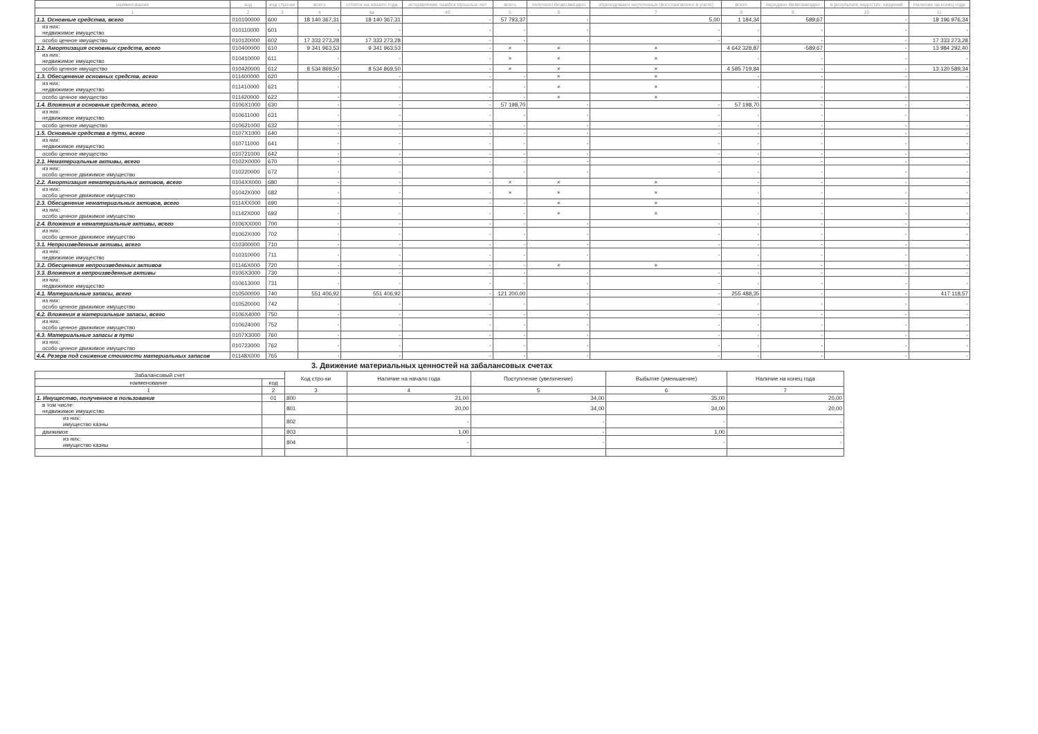| наименование | код | код стро-ки | всего | остаток на начало года | исправление ошибок прошлых лет | всего | получено безвозмездно | оприходовано неучтенных (восстановлено в учете) | всего | передано безвозмездно | в результате недостач, хищений | Наличие на конец года |
| --- | --- | --- | --- | --- | --- | --- | --- | --- | --- | --- | --- | --- |
| 1 | 2 | 3 | 4 | 4а | 4б | 5 | 6 | 7 | 8 | 9 | 10 | 11 |
| 1.1. Основные средства, всего | 010100000 | 600 | 18 140 367,31 | 18 140 367,31 | - | 57 793,37 | - | 5,00 | 1 184,34 | 589,67 | - | 18 196 976,34 |
| из них: недвижимое имущество | 010110000 | 601 | - | - | - | - | - | - | - | - | - | - |
| особо ценное имущество | 010120000 | 602 | 17 333 273,28 | 17 333 273,28 | - | - | - | - | - | - | - | 17 333 273,28 |
| 1.2. Амортизация основных средств, всего | 010400000 | 610 | 9 341 963,53 | 9 341 963,53 | - | × | × | × | 4 642 328,87 | -589,67 | - | 13 984 292,40 |
| из них: недвижимое имущество | 010410000 | 611 | - | - | - | × | × | × | - | - | - | - |
| особо ценное имущество | 010420000 | 612 | 8 534 869,50 | 8 534 869,50 | - | × | × | × | 4 585 719,84 | - | - | 13 120 589,34 |
| 1.3. Обесценение основных средств, всего | 011400000 | 620 | - | - | - | - | × | × | - | - | - | - |
| из них: недвижимое имущество | 011410000 | 621 | - | - | - | - | × | × | - | - | - | - |
| особо ценное имущество | 011420000 | 622 | - | - | - | - | × | × | - | - | - | - |
| 1.4. Вложения в основные средства, всего | 0106X1000 | 630 | - | - | - | 57 198,70 | - | - | 57 198,70 | - | - | - |
| из них: недвижимое имущество | 010611000 | 631 | - | - | - | - | - | - | - | - | - | - |
| особо ценное имущество | 010621000 | 632 | - | - | - | - | - | - | - | - | - | - |
| 1.5. Основные средства в пути, всего | 0107X1000 | 640 | - | - | - | - | - | - | - | - | - | - |
| из них: недвижимое имущество | 010711000 | 641 | - | - | - | - | - | - | - | - | - | - |
| особо ценное имущество | 010721000 | 642 | - | - | - | - | - | - | - | - | - | - |
| 2.1. Нематериальные активы, всего | 0102X0000 | 670 | - | - | - | - | - | - | - | - | - | - |
| из них: особо ценное движимое имущество | 010220000 | 672 | - | - | - | - | - | - | - | - | - | - |
| 2.2. Амортизация нематериальных активов, всего | 0104XX000 | 680 | - | - | - | × | × | × | - | - | - | - |
| из них: особо ценное движимое имущество | 01042X000 | 682 | - | - | - | × | × | × | - | - | - | - |
| 2.3. Обесценение нематериальных активов, всего | 0114XX000 | 690 | - | - | - | - | × | × | - | - | - | - |
| из них: особо ценное движимое имущество | 01142X000 | 692 | - | - | - | - | × | × | - | - | - | - |
| 2.4. Вложения в нематериальные активы, всего | 0106XX000 | 700 | - | - | - | - | - | - | - | - | - | - |
| из них: особо ценное движимое имущество | 01062X000 | 702 | - | - | - | - | - | - | - | - | - | - |
| 3.1. Непроизведенные активы, всего | 010300000 | 710 | - | - | - | - | - | - | - | - | - | - |
| из них: недвижимое имущество | 010310000 | 711 | - | - | - | - | - | - | - | - | - | - |
| 3.2. Обесценение непроизведенных активов | 01146X000 | 720 | - | - | - | - | × | × | - | - | - | - |
| 3.3. Вложения в непроизведенные активы | 0106X3000 | 730 | - | - | - | - | - | - | - | - | - | - |
| из них: недвижимое имущество | 010613000 | 731 | - | - | - | - | - | - | - | - | - | - |
| 4.1. Материальные запасы, всего | 010500000 | 740 | 551 406,92 | 551 406,92 | - | 121 200,00 | - | - | 255 488,35 | - | - | 417 118,57 |
| из них: особо ценное движимое имущество | 010520000 | 742 | - | - | - | - | - | - | - | - | - | - |
| 4.2. Вложения в материальные запасы, всего | 0106X4000 | 750 | - | - | - | - | - | - | - | - | - | - |
| из них: особо ценное движимое имущество | 010624000 | 752 | - | - | - | - | - | - | - | - | - | - |
| 4.3. Материальные запасы в пути | 0107X3000 | 760 | - | - | - | - | - | - | - | - | - | - |
| из них: особо ценное движимое имущество | 010723000 | 762 | - | - | - | - | - | - | - | - | - | - |
| 4.4. Резерв под снижение стоимости материальных запасов | 01148X000 | 765 | - | - | - | - | - | - | - | - | - | - |
3. Движение материальных ценностей на забалансовых счетах
| Забалансовый счет | | Код стро-ки | Наличие на начало года | Поступление (увеличение) | Выбытие (уменьшение) | Наличие на конец года |
| наименование | код | | | | | |
| 1 | 2 | 3 | 4 | 5 | 6 | 7 |
| 1. Имущество, полученное в пользование | 01 | 800 | 21,00 | 34,00 | 35,00 | 20,00 |
| в том числе: недвижимое имущество | | 801 | 20,00 | 34,00 | 34,00 | 20,00 |
| из них: имущество казны | | 802 | - | - | - | - |
| движимое | | 803 | 1,00 | - | 1,00 | - |
| из них: имущество казны | | 804 | - | - | - | - |